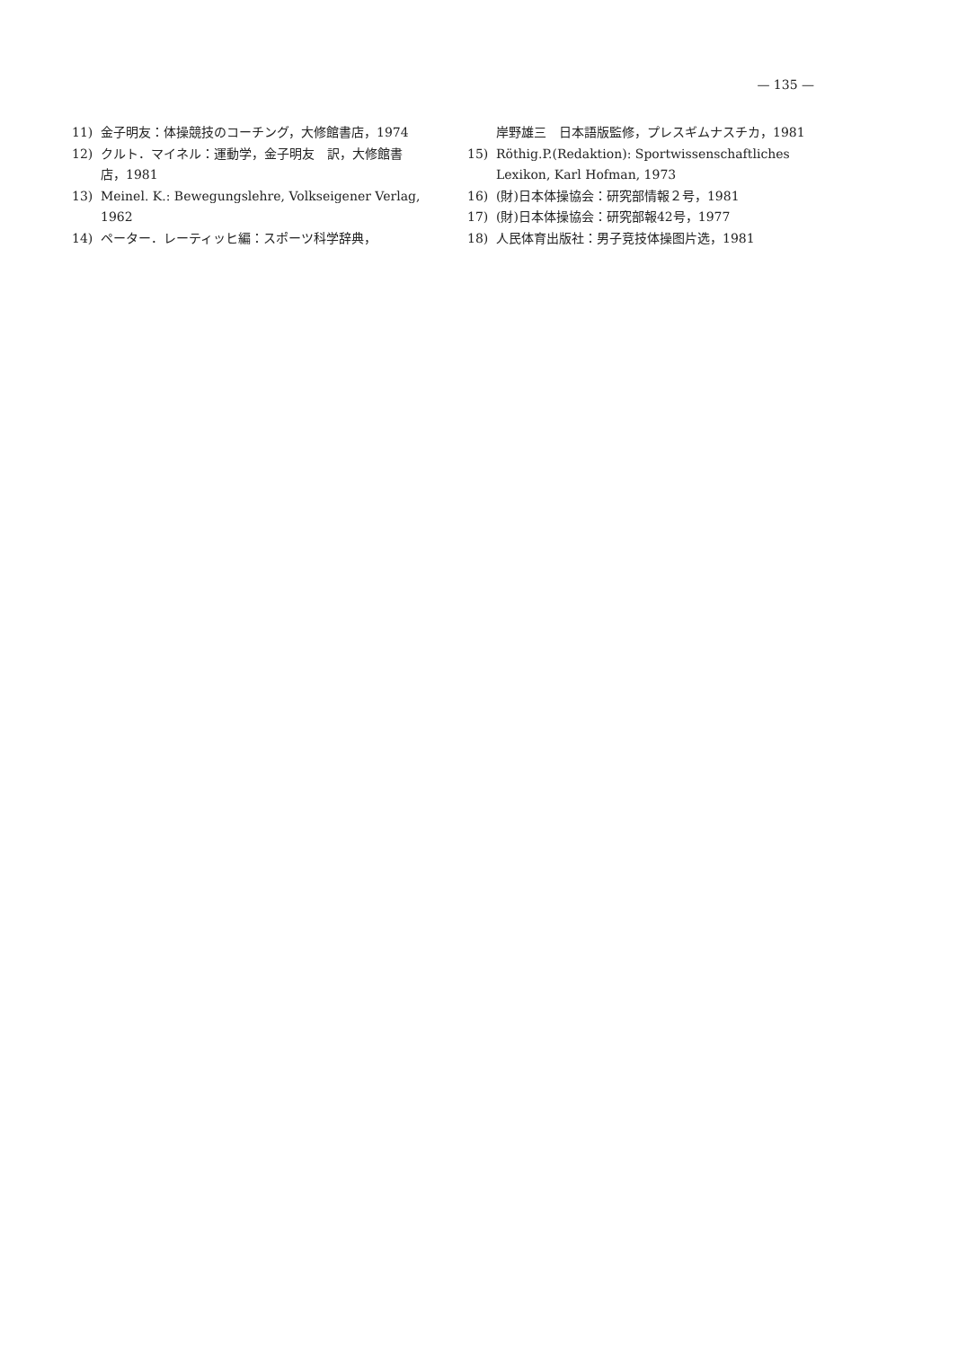— 135 —
11) 金子明友：体操競技のコーチング，大修館書店，1974
12) クルト．マイネル：運動学，金子明友　訳，大修館書店，1981
13) Meinel. K.: Bewegungslehre, Volkseigener Verlag, 1962
14) ペーター．レーティッヒ編：スポーツ科学辞典，
岸野雄三　日本語版監修，プレスギムナスチカ，1981
15) Röthig.P.(Redaktion): Sportwissenschaftliches Lexikon, Karl Hofman, 1973
16) (財)日本体操協会：研究部情報２号，1981
17) (財)日本体操協会：研究部報42号，1977
18) 人民体育出版社：男子竞技体操图片选，1981